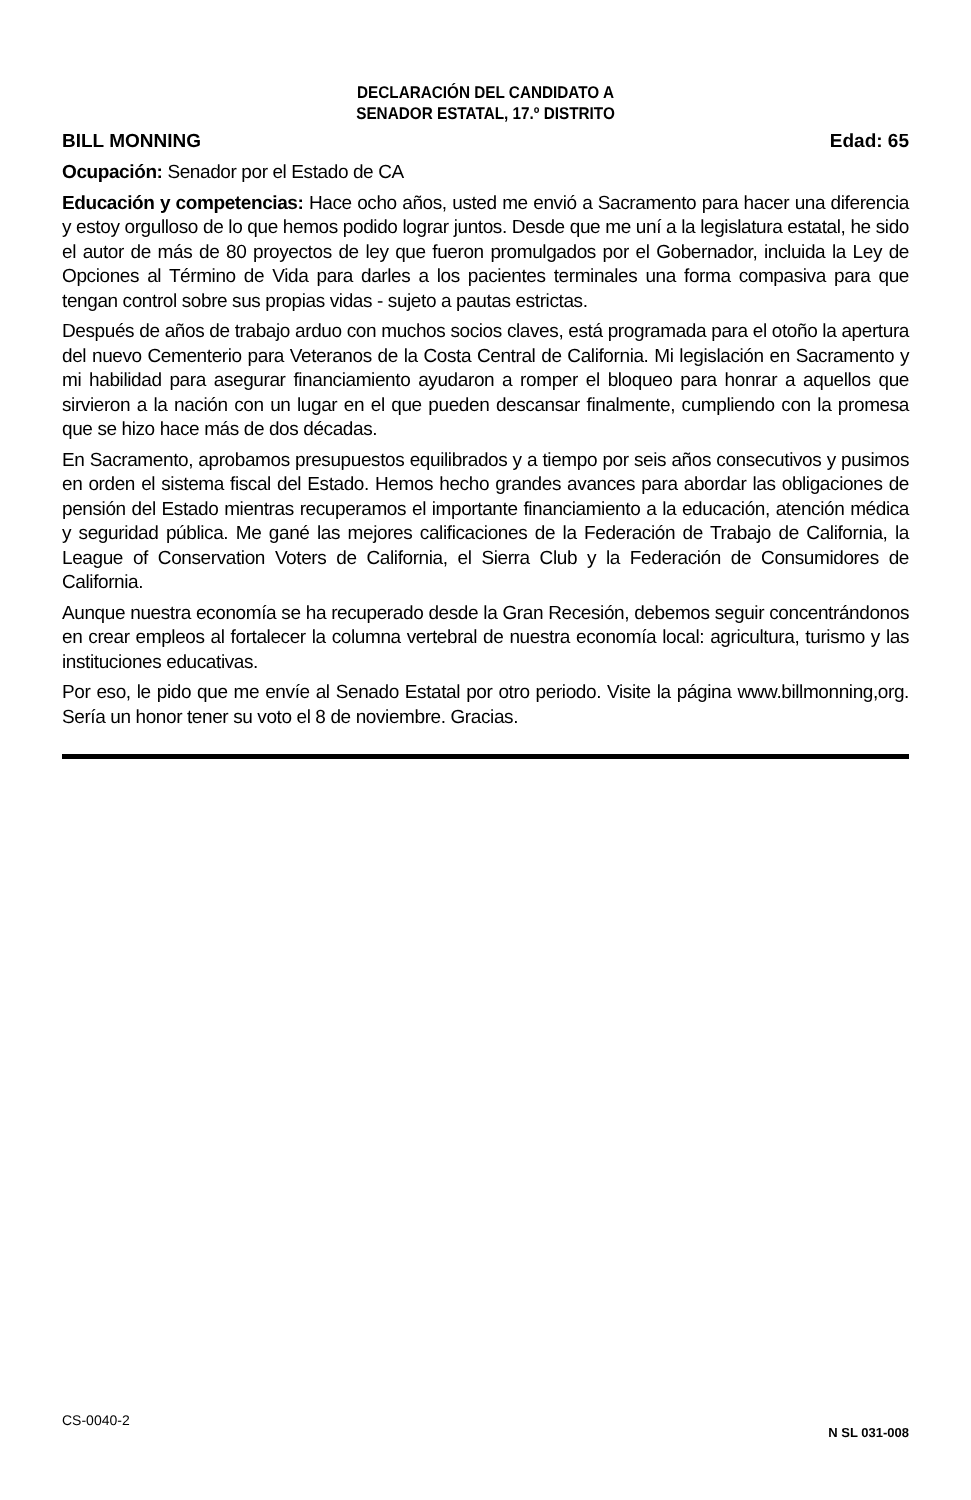DECLARACIÓN DEL CANDIDATO A
SENADOR ESTATAL, 17.º DISTRITO
BILL MONNING Edad: 65
Ocupación: Senador por el Estado de CA
Educación y competencias: Hace ocho años, usted me envió a Sacramento para hacer una diferencia y estoy orgulloso de lo que hemos podido lograr juntos. Desde que me uní a la legislatura estatal, he sido el autor de más de 80 proyectos de ley que fueron promulgados por el Gobernador, incluida la Ley de Opciones al Término de Vida para darles a los pacientes terminales una forma compasiva para que tengan control sobre sus propias vidas - sujeto a pautas estrictas.
Después de años de trabajo arduo con muchos socios claves, está programada para el otoño la apertura del nuevo Cementerio para Veteranos de la Costa Central de California. Mi legislación en Sacramento y mi habilidad para asegurar financiamiento ayudaron a romper el bloqueo para honrar a aquellos que sirvieron a la nación con un lugar en el que pueden descansar finalmente, cumpliendo con la promesa que se hizo hace más de dos décadas.
En Sacramento, aprobamos presupuestos equilibrados y a tiempo por seis años consecutivos y pusimos en orden el sistema fiscal del Estado. Hemos hecho grandes avances para abordar las obligaciones de pensión del Estado mientras recuperamos el importante financiamiento a la educación, atención médica y seguridad pública. Me gané las mejores calificaciones de la Federación de Trabajo de California, la League of Conservation Voters de California, el Sierra Club y la Federación de Consumidores de California.
Aunque nuestra economía se ha recuperado desde la Gran Recesión, debemos seguir concentrándonos en crear empleos al fortalecer la columna vertebral de nuestra economía local: agricultura, turismo y las instituciones educativas.
Por eso, le pido que me envíe al Senado Estatal por otro periodo. Visite la página www.billmonning,org. Sería un honor tener su voto el 8 de noviembre. Gracias.
CS-0040-2 N SL 031-008